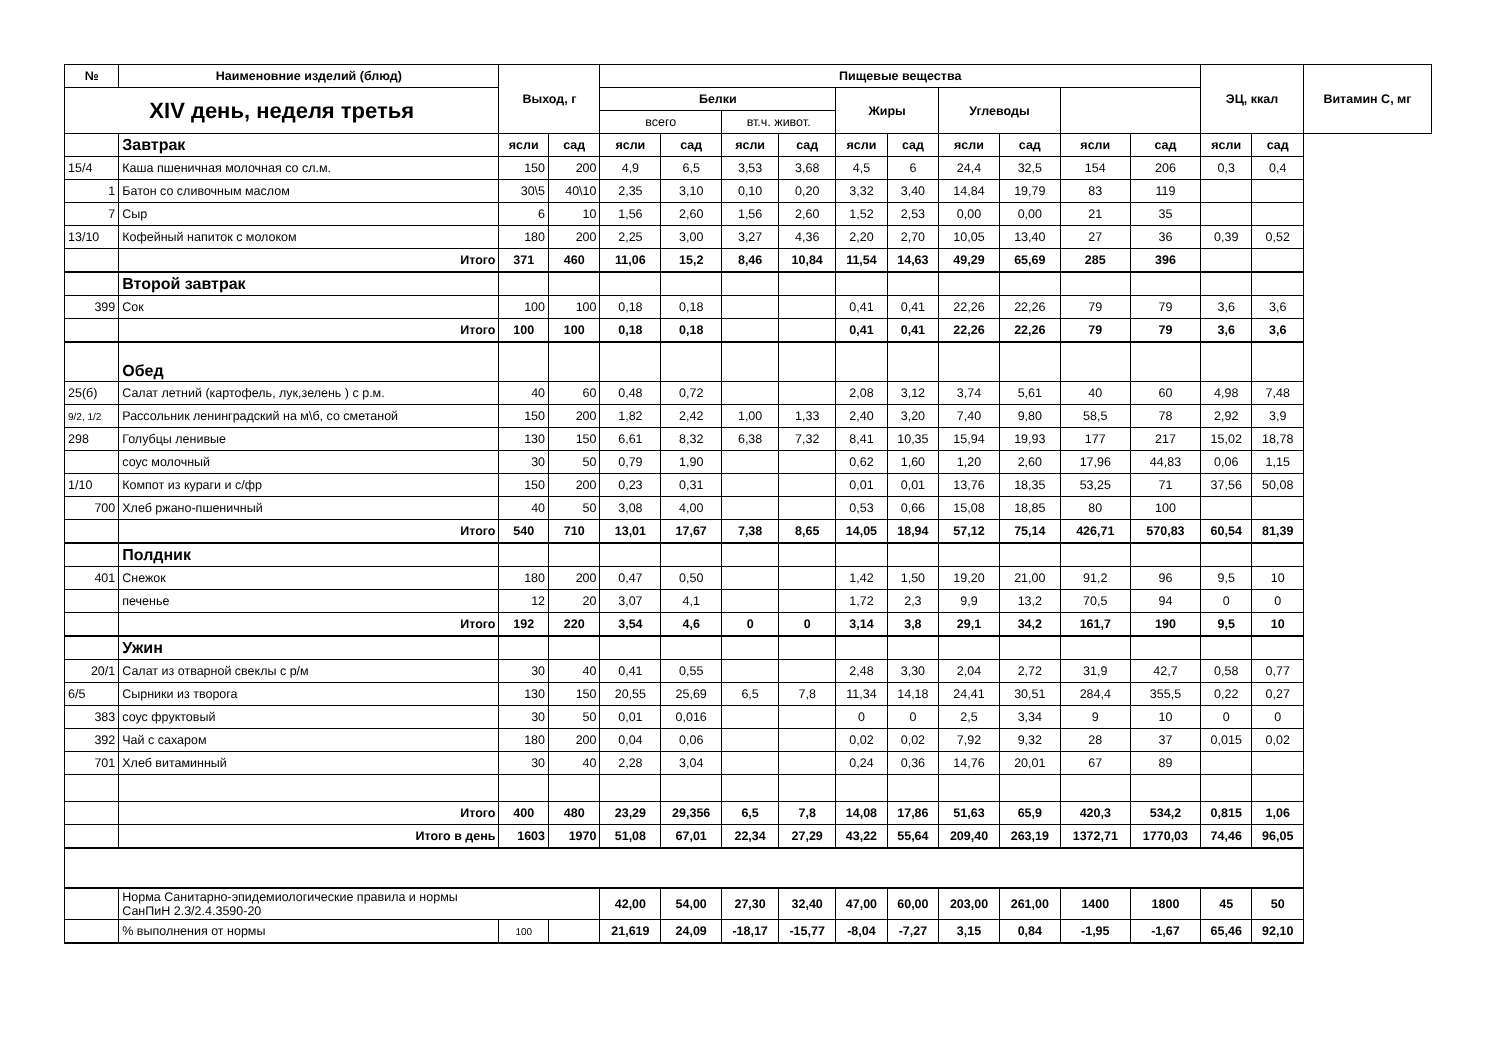| № | Наименовние изделий (блюд) | Выход, г | | Пищевые вещества | | | | | | | | | | ЭЦ, ккал | | Витамин С, мг |
| --- | --- | --- | --- | --- | --- | --- | --- | --- | --- | --- | --- | --- | --- | --- | --- | --- |
| XIV день, неделя третья | | | | Белки | | | | Жиры | | Углеводы | | | | | | |
| | | | | всего | | вт.ч. живот. | | | | | | | | | | |
| | Завтрак | ясли | сад | ясли | сад | ясли | сад | ясли | сад | ясли | сад | ясли | сад | ясли | сад | |
| 15/4 | Каша пшеничная молочная со сл.м. | 150 | 200 | 4,9 | 6,5 | 3,53 | 3,68 | 4,5 | 6 | 24,4 | 32,5 | 154 | 206 | 0,3 | 0,4 | |
| 1 | Батон со сливочным маслом | 30\5 | 40\10 | 2,35 | 3,10 | 0,10 | 0,20 | 3,32 | 3,40 | 14,84 | 19,79 | 83 | 119 | | | |
| 7 | Сыр | 6 | 10 | 1,56 | 2,60 | 1,56 | 2,60 | 1,52 | 2,53 | 0,00 | 0,00 | 21 | 35 | | | |
| 13/10 | Кофейный напиток с молоком | 180 | 200 | 2,25 | 3,00 | 3,27 | 4,36 | 2,20 | 2,70 | 10,05 | 13,40 | 27 | 36 | 0,39 | 0,52 | |
| | Итого | 371 | 460 | 11,06 | 15,2 | 8,46 | 10,84 | 11,54 | 14,63 | 49,29 | 65,69 | 285 | 396 | | | |
| | Второй завтрак | | | | | | | | | | | | | | | |
| 399 | Сок | 100 | 100 | 0,18 | 0,18 | | | 0,41 | 0,41 | 22,26 | 22,26 | 79 | 79 | 3,6 | 3,6 | |
| | Итого | 100 | 100 | 0,18 | 0,18 | | | 0,41 | 0,41 | 22,26 | 22,26 | 79 | 79 | 3,6 | 3,6 | |
| | Обед | | | | | | | | | | | | | | | |
| 25(б) | Салат летний (картофель, лук,зелень ) с р.м. | 40 | 60 | 0,48 | 0,72 | | | 2,08 | 3,12 | 3,74 | 5,61 | 40 | 60 | 4,98 | 7,48 | |
| 9/2, 1/2 | Рассольник ленинградский на м\б, со сметаной | 150 | 200 | 1,82 | 2,42 | 1,00 | 1,33 | 2,40 | 3,20 | 7,40 | 9,80 | 58,5 | 78 | 2,92 | 3,9 | |
| 298 | Голубцы ленивые | 130 | 150 | 6,61 | 8,32 | 6,38 | 7,32 | 8,41 | 10,35 | 15,94 | 19,93 | 177 | 217 | 15,02 | 18,78 | |
| | соус молочный | 30 | 50 | 0,79 | 1,90 | | | 0,62 | 1,60 | 1,20 | 2,60 | 17,96 | 44,83 | 0,06 | 1,15 | |
| 1/10 | Компот из кураги и с/фр | 150 | 200 | 0,23 | 0,31 | | | 0,01 | 0,01 | 13,76 | 18,35 | 53,25 | 71 | 37,56 | 50,08 | |
| 700 | Хлеб ржано-пшеничный | 40 | 50 | 3,08 | 4,00 | | | 0,53 | 0,66 | 15,08 | 18,85 | 80 | 100 | | | |
| | Итого | 540 | 710 | 13,01 | 17,67 | 7,38 | 8,65 | 14,05 | 18,94 | 57,12 | 75,14 | 426,71 | 570,83 | 60,54 | 81,39 | |
| | Полдник | | | | | | | | | | | | | | | |
| 401 | Снежок | 180 | 200 | 0,47 | 0,50 | | | 1,42 | 1,50 | 19,20 | 21,00 | 91,2 | 96 | 9,5 | 10 | |
| | печенье | 12 | 20 | 3,07 | 4,1 | | | 1,72 | 2,3 | 9,9 | 13,2 | 70,5 | 94 | 0 | 0 | |
| | Итого | 192 | 220 | 3,54 | 4,6 | 0 | 0 | 3,14 | 3,8 | 29,1 | 34,2 | 161,7 | 190 | 9,5 | 10 | |
| | Ужин | | | | | | | | | | | | | | | |
| 20/1 | Салат из отварной свеклы с р/м | 30 | 40 | 0,41 | 0,55 | | | 2,48 | 3,30 | 2,04 | 2,72 | 31,9 | 42,7 | 0,58 | 0,77 | |
| 6/5 | Сырники из творога | 130 | 150 | 20,55 | 25,69 | 6,5 | 7,8 | 11,34 | 14,18 | 24,41 | 30,51 | 284,4 | 355,5 | 0,22 | 0,27 | |
| 383 | соус фруктовый | 30 | 50 | 0,01 | 0,016 | | | 0 | 0 | 2,5 | 3,34 | 9 | 10 | 0 | 0 | |
| 392 | Чай с сахаром | 180 | 200 | 0,04 | 0,06 | | | 0,02 | 0,02 | 7,92 | 9,32 | 28 | 37 | 0,015 | 0,02 | |
| 701 | Хлеб витаминный | 30 | 40 | 2,28 | 3,04 | | | 0,24 | 0,36 | 14,76 | 20,01 | 67 | 89 | | | |
| | Итого | 400 | 480 | 23,29 | 29,356 | 6,5 | 7,8 | 14,08 | 17,86 | 51,63 | 65,9 | 420,3 | 534,2 | 0,815 | 1,06 | |
| | Итого в день | 1603 | 1970 | 51,08 | 67,01 | 22,34 | 27,29 | 43,22 | 55,64 | 209,40 | 263,19 | 1372,71 | 1770,03 | 74,46 | 96,05 | |
| | Норма Санитарно-эпидемиологические правила и нормы СанПиН 2.3/2.4.3590-20 | | | 42,00 | 54,00 | 27,30 | 32,40 | 47,00 | 60,00 | 203,00 | 261,00 | 1400 | 1800 | 45 | 50 | |
| | % выполнения от нормы | 100 | | 21,619 | 24,09 | -18,17 | -15,77 | -8,04 | -7,27 | 3,15 | 0,84 | -1,95 | -1,67 | 65,46 | 92,10 | |